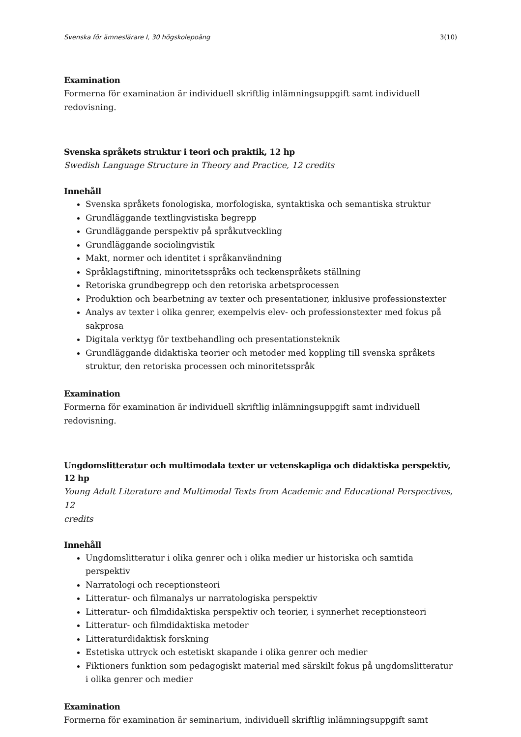Svenska för ämneslärare I, 30 högskolepoäng 3(10)
Examination
Formerna för examination är individuell skriftlig inlämningsuppgift samt individuell
redovisning.
Svenska språkets struktur i teori och praktik, 12 hp
Swedish Language Structure in Theory and Practice, 12 credits
Innehåll
Svenska språkets fonologiska, morfologiska, syntaktiska och semantiska struktur
Grundläggande textlingvistiska begrepp
Grundläggande perspektiv på språkutveckling
Grundläggande sociolingvistik
Makt, normer och identitet i språkanvändning
Språklagstiftning, minoritetsspråks och teckenspråkets ställning
Retoriska grundbegrepp och den retoriska arbetsprocessen
Produktion och bearbetning av texter och presentationer, inklusive professionstexter
Analys av texter i olika genrer, exempelvis elev- och professionstexter med fokus på sakprosa
Digitala verktyg för textbehandling och presentationsteknik
Grundläggande didaktiska teorier och metoder med koppling till svenska språkets struktur, den retoriska processen och minoritetsspråk
Examination
Formerna för examination är individuell skriftlig inlämningsuppgift samt individuell
redovisning.
Ungdomslitteratur och multimodala texter ur vetenskapliga och didaktiska perspektiv, 12 hp
Young Adult Literature and Multimodal Texts from Academic and Educational Perspectives, 12
credits
Innehåll
Ungdomslitteratur i olika genrer och i olika medier ur historiska och samtida perspektiv
Narratologi och receptionsteori
Litteratur- och filmanalys ur narratologiska perspektiv
Litteratur- och filmdidaktiska perspektiv och teorier, i synnerhet receptionsteori
Litteratur- och filmdidaktiska metoder
Litteraturdidaktisk forskning
Estetiska uttryck och estetiskt skapande i olika genrer och medier
Fiktioners funktion som pedagogiskt material med särskilt fokus på ungdomslitteratur i olika genrer och medier
Examination
Formerna för examination är seminarium, individuell skriftlig inlämningsuppgift samt